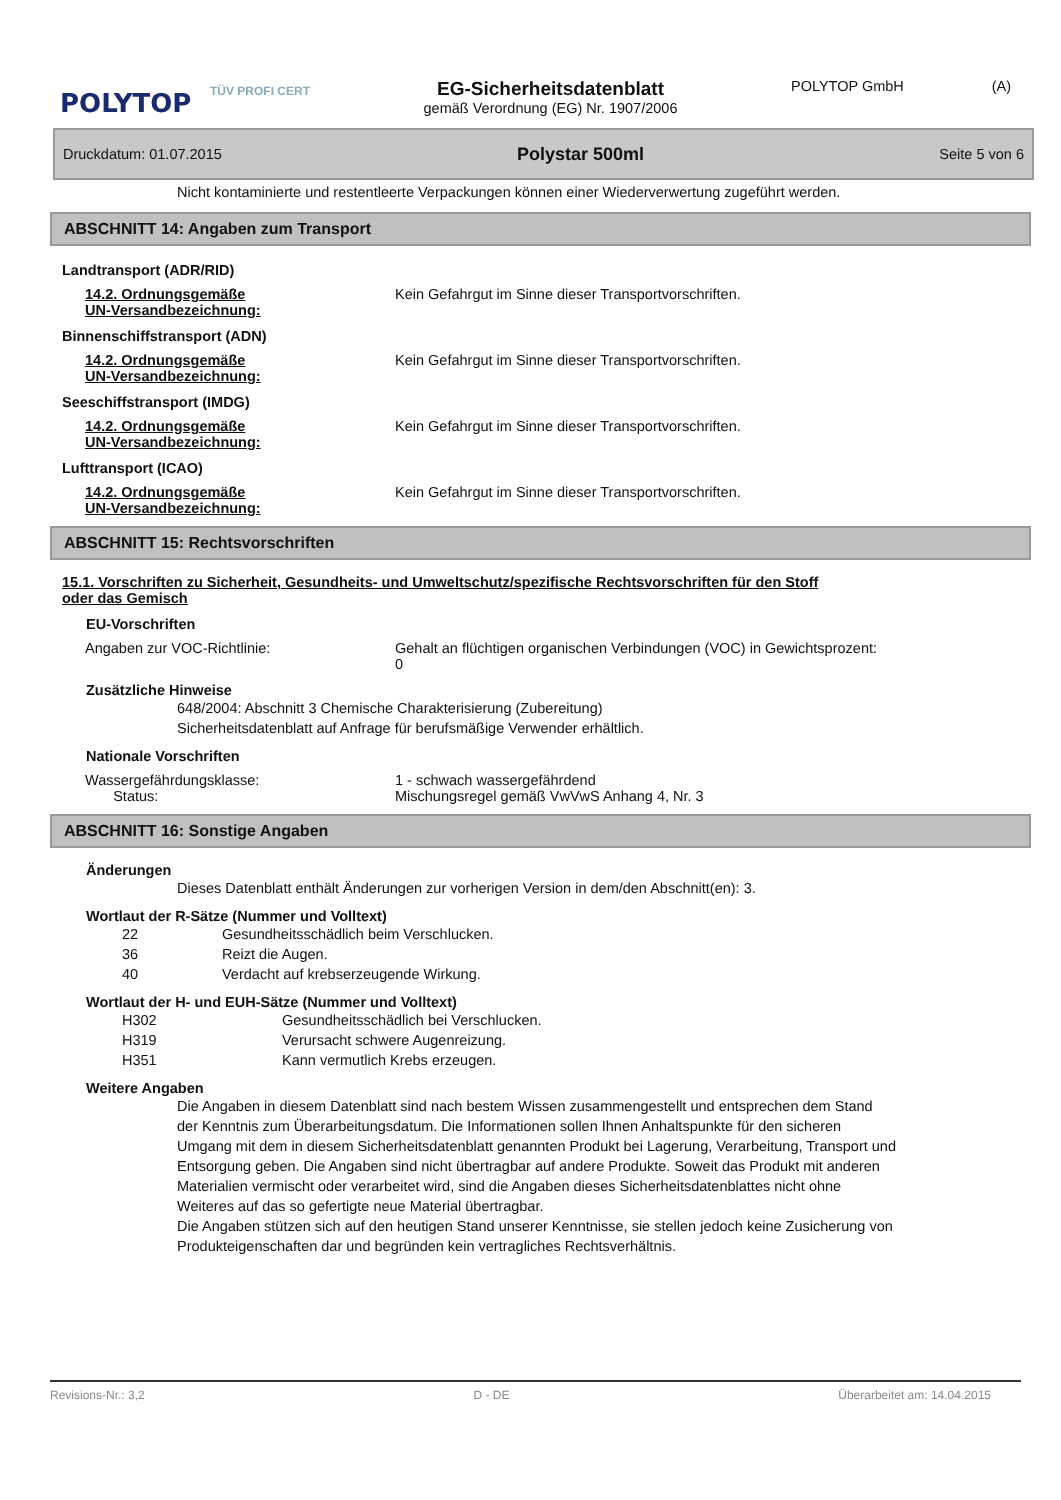POLYTOP
TÜV PROFI CERT
EG-Sicherheitsdatenblatt
gemäß Verordnung (EG) Nr. 1907/2006
POLYTOP GmbH (A)
Druckdatum: 01.07.2015 Polystar 500ml Seite 5 von 6
Nicht kontaminierte und restentleerte Verpackungen können einer Wiederverwertung zugeführt werden.
ABSCHNITT 14: Angaben zum Transport
Landtransport (ADR/RID)
14.2. Ordnungsgemäße
UN-Versandbezeichnung:
Kein Gefahrgut im Sinne dieser Transportvorschriften.
Binnenschiffstransport (ADN)
14.2. Ordnungsgemäße
UN-Versandbezeichnung:
Kein Gefahrgut im Sinne dieser Transportvorschriften.
Seeschiffstransport (IMDG)
14.2. Ordnungsgemäße
UN-Versandbezeichnung:
Kein Gefahrgut im Sinne dieser Transportvorschriften.
Lufttransport (ICAO)
14.2. Ordnungsgemäße
UN-Versandbezeichnung:
Kein Gefahrgut im Sinne dieser Transportvorschriften.
ABSCHNITT 15: Rechtsvorschriften
15.1. Vorschriften zu Sicherheit, Gesundheits- und Umweltschutz/spezifische Rechtsvorschriften für den Stoff oder das Gemisch
EU-Vorschriften
Angaben zur VOC-Richtlinie: Gehalt an flüchtigen organischen Verbindungen (VOC) in Gewichtsprozent:
0
Zusätzliche Hinweise
648/2004: Abschnitt 3 Chemische Charakterisierung (Zubereitung)
Sicherheitsdatenblatt auf Anfrage für berufsmäßige Verwender erhältlich.
Nationale Vorschriften
Wassergefährdungsklasse:
Status:
1 - schwach wassergefährdend
Mischungsregel gemäß VwVwS Anhang 4, Nr. 3
ABSCHNITT 16: Sonstige Angaben
Änderungen
Dieses Datenblatt enthält Änderungen zur vorherigen Version in dem/den Abschnitt(en): 3.
Wortlaut der R-Sätze (Nummer und Volltext)
22 Gesundheitsschädlich beim Verschlucken.
36 Reizt die Augen.
40 Verdacht auf krebserzeugende Wirkung.
Wortlaut der H- und EUH-Sätze (Nummer und Volltext)
H302 Gesundheitsschädlich bei Verschlucken.
H319 Verursacht schwere Augenreizung.
H351 Kann vermutlich Krebs erzeugen.
Weitere Angaben
Die Angaben in diesem Datenblatt sind nach bestem Wissen zusammengestellt und entsprechen dem Stand der Kenntnis zum Überarbeitungsdatum. Die Informationen sollen Ihnen Anhaltspunkte für den sicheren Umgang mit dem in diesem Sicherheitsdatenblatt genannten Produkt bei Lagerung, Verarbeitung, Transport und Entsorgung geben. Die Angaben sind nicht übertragbar auf andere Produkte. Soweit das Produkt mit anderen Materialien vermischt oder verarbeitet wird, sind die Angaben dieses Sicherheitsdatenblattes nicht ohne Weiteres auf das so gefertigte neue Material übertragbar.
Die Angaben stützen sich auf den heutigen Stand unserer Kenntnisse, sie stellen jedoch keine Zusicherung von Produkteigenschaften dar und begründen kein vertragliches Rechtsverhältnis.
Revisions-Nr.: 3,2 D - DE Überarbeitet am: 14.04.2015